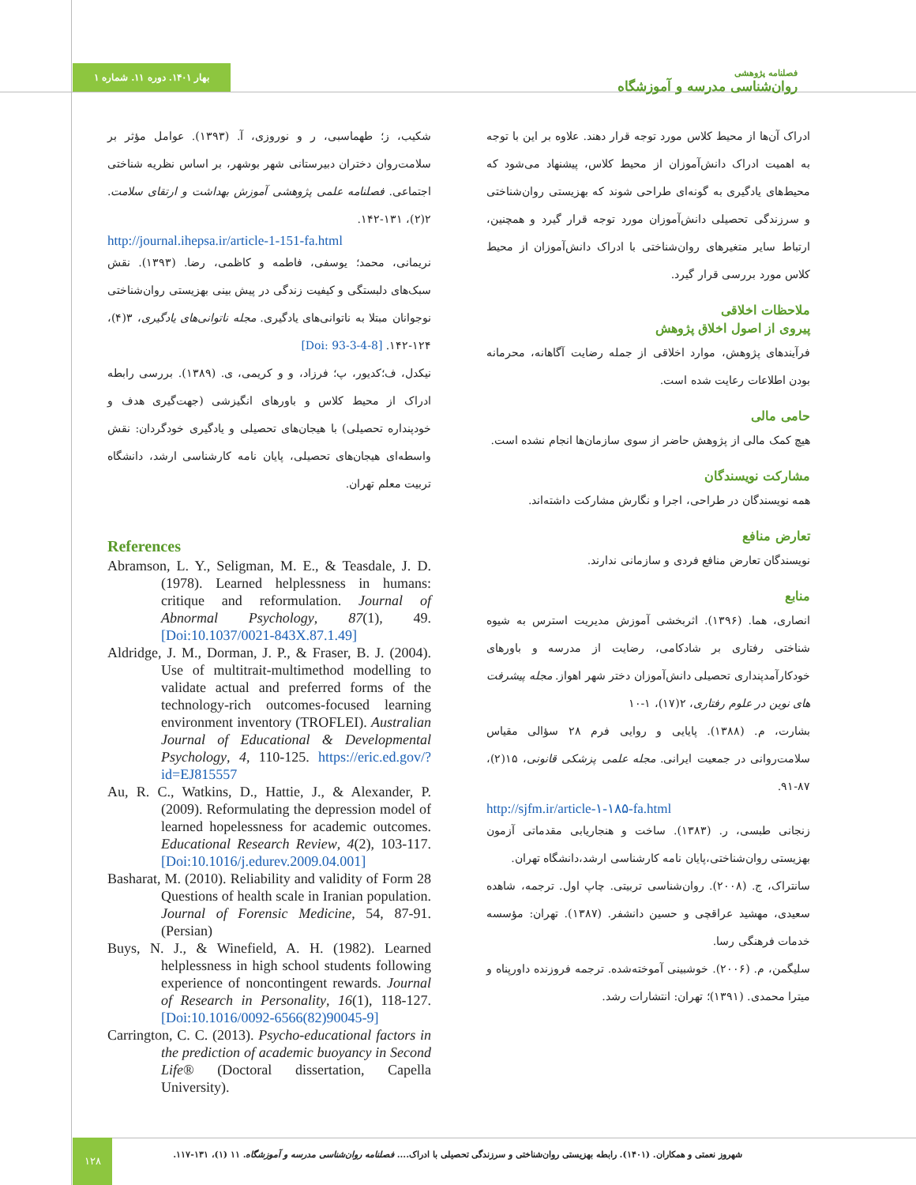بهار ۱۴۰۱. دوره ۱۱. شماره ۱
فصلنامه پژوهشی
روان‌شناسی مدرسه و آموزشگاه
ادراک آن‌ها از محیط کلاس مورد توجه قرار دهند. علاوه بر این با توجه به اهمیت ادراک دانش‌آموزان از محیط کلاس، پیشنهاد می‌شود که محیط‌های یادگیری به گونه‌ای طراحی شوند که بهزیستی روان‌شناختی و سرزندگی تحصیلی دانش‌آموزان مورد توجه قرار گیرد و همچنین، ارتباط سایر متغیرهای روان‌شناختی با ادراک دانش‌آموزان از محیط کلاس مورد بررسی قرار گیرد.
ملاحظات اخلاقی
پیروی از اصول اخلاق پژوهش
فرآیندهای پژوهش، موارد اخلاقی از جمله رضایت آگاهانه، محرمانه بودن اطلاعات رعایت شده است.
حامی مالی
هیچ کمک مالی از پژوهش حاضر از سوی سازمان‌ها انجام نشده است.
مشارکت نویسندگان
همه نویسندگان در طراحی، اجرا و نگارش مشارکت داشته‌اند.
تعارض منافع
نویسندگان تعارض منافع فردی و سازمانی ندارند.
منابع
انصاری، هما. (۱۳۹۶). اثربخشی آموزش مدیریت استرس به شیوه شناختی رفتاری بر شادکامی، رضایت از مدرسه و باورهای خودکارآمدپنداری تحصیلی دانش‌آموزان دختر شهر اهواز. مجله پیشرفت های نوین در علوم رفتاری، ۲(۱۷)، ۱-۱۰
بشارت، م. (۱۳۸۸). پایایی و روایی فرم ۲۸ سؤالی مقیاس سلامت‌روانی در جمعیت ایرانی. مجله علمی پزشکی قانونی، ۱۵(۲)، ۸۷-۹۱.
http://sjfm.ir/article-۱-۱۸۵-fa.html
زنجانی طبسی، ر. (۱۳۸۳). ساخت و هنجاریابی مقدماتی آزمون بهزیستی روان‌شناختی،پایان نامه کارشناسی ارشد،دانشگاه تهران.
سانتراک، ج. (۲۰۰۸). روان‌شناسی تربیتی. چاپ اول. ترجمه، شاهده سعیدی، مهشید عراقچی و حسین دانشفر. (۱۳۸۷). تهران: مؤسسه خدمات فرهنگی رسا.
سلیگمن، م. (۲۰۰۶). خوشبینی آموخته‌شده. ترجمه فروزنده داورپناه و میترا محمدی. (۱۳۹۱)؛ تهران: انتشارات رشد.
شکیب، ز؛ طهماسبی، ر و نوروزی، آ. (۱۳۹۳). عوامل مؤثر بر سلامت‌روان دختران دبیرستانی شهر بوشهر، بر اساس نظریه شناختی اجتماعی. فصلنامه علمی پژوهشی آموزش بهداشت و ارتقای سلامت. ۲(۲)، ۱۳۱-۱۴۲.
http://journal.ihepsa.ir/article-1-151-fa.html
نریمانی، محمد؛ یوسفی، فاطمه و کاظمی، رضا. (۱۳۹۳). نقش سبک‌های دلبستگی و کیفیت زندگی در پیش بینی بهزیستی روان‌شناختی نوجوانان مبتلا به ناتوانی‌های یادگیری. مجله ناتوانی‌های یادگیری، ۳(۴)، ۱۲۴-۱۴۲. [Doi: 93-3-4-8]
نیکدل، ف؛کدیور، پ؛ فرزاد، و و کریمی، ی. (۱۳۸۹). بررسی رابطه ادراک از محیط کلاس و باورهای انگیزشی (جهت‌گیری هدف و خودپنداره تحصیلی) با هیجان‌های تحصیلی و یادگیری خودگردان: نقش واسطه‌ای هیجان‌های تحصیلی، پایان نامه کارشناسی ارشد، دانشگاه تربیت معلم تهران.
References
Abramson, L. Y., Seligman, M. E., & Teasdale, J. D. (1978). Learned helplessness in humans: critique and reformulation. Journal of Abnormal Psychology, 87(1), 49. [Doi:10.1037/0021-843X.87.1.49]
Aldridge, J. M., Dorman, J. P., & Fraser, B. J. (2004). Use of multitrait-multimethod modelling to validate actual and preferred forms of the technology-rich outcomes-focused learning environment inventory (TROFLEI). Australian Journal of Educational & Developmental Psychology, 4, 110-125. https://eric.ed.gov/?id=EJ815557
Au, R. C., Watkins, D., Hattie, J., & Alexander, P. (2009). Reformulating the depression model of learned hopelessness for academic outcomes. Educational Research Review, 4(2), 103-117. [Doi:10.1016/j.edurev.2009.04.001]
Basharat, M. (2010). Reliability and validity of Form 28 Questions of health scale in Iranian population. Journal of Forensic Medicine, 54, 87-91. (Persian)
Buys, N. J., & Winefield, A. H. (1982). Learned helplessness in high school students following experience of noncontingent rewards. Journal of Research in Personality, 16(1), 118-127. [Doi:10.1016/0092-6566(82)90045-9]
Carrington, C. C. (2013). Psycho-educational factors in the prediction of academic buoyancy in Second Life® (Doctoral dissertation, Capella University).
۱۲۸
شهروز نعمتی و همکاران. (۱۴۰۱). رابطه بهزیستی روان‌شناختی و سرزندگی تحصیلی با ادراک.... فصلنامه روان‌شناسی مدرسه و آموزشگاه. ۱۱ (۱)، ۱۳۱-۱۱۷.